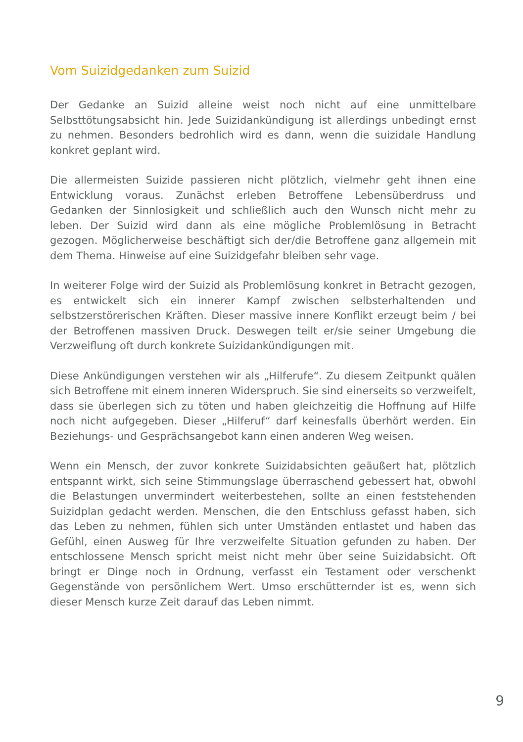Vom Suizidgedanken zum Suizid
Der Gedanke an Suizid alleine weist noch nicht auf eine unmittelbare Selbsttötungsabsicht hin. Jede Suizidankündigung ist allerdings unbedingt ernst zu nehmen. Besonders bedrohlich wird es dann, wenn die suizidale Handlung konkret geplant wird.
Die allermeisten Suizide passieren nicht plötzlich, vielmehr geht ihnen eine Entwicklung voraus. Zunächst erleben Betroffene Lebensüberdruss und Gedanken der Sinnlosigkeit und schließlich auch den Wunsch nicht mehr zu leben. Der Suizid wird dann als eine mögliche Problemlösung in Betracht gezogen. Möglicherweise beschäftigt sich der/die Betroffene ganz allgemein mit dem Thema. Hinweise auf eine Suizidgefahr bleiben sehr vage.
In weiterer Folge wird der Suizid als Problemlösung konkret in Betracht gezogen, es entwickelt sich ein innerer Kampf zwischen selbsterhaltenden und selbstzerstörerischen Kräften. Dieser massive innere Konflikt erzeugt beim / bei der Betroffenen massiven Druck. Deswegen teilt er/sie seiner Umgebung die Verzweiflung oft durch konkrete Suizidankündigungen mit.
Diese Ankündigungen verstehen wir als „Hilferufe“. Zu diesem Zeitpunkt quälen sich Betroffene mit einem inneren Widerspruch. Sie sind einerseits so verzweifelt, dass sie überlegen sich zu töten und haben gleichzeitig die Hoffnung auf Hilfe noch nicht aufgegeben. Dieser „Hilferuf“ darf keinesfalls überhört werden. Ein Beziehungs- und Gesprächsangebot kann einen anderen Weg weisen.
Wenn ein Mensch, der zuvor konkrete Suizidabsichten geäußert hat, plötzlich entspannt wirkt, sich seine Stimmungslage überraschend gebessert hat, obwohl die Belastungen unvermindert weiterbestehen, sollte an einen feststehenden Suizidplan gedacht werden. Menschen, die den Entschluss gefasst haben, sich das Leben zu nehmen, fühlen sich unter Umständen entlastet und haben das Gefühl, einen Ausweg für Ihre verzweifelte Situation gefunden zu haben. Der entschlossene Mensch spricht meist nicht mehr über seine Suizidabsicht. Oft bringt er Dinge noch in Ordnung, verfasst ein Testament oder verschenkt Gegenstände von persönlichem Wert. Umso erschütternder ist es, wenn sich dieser Mensch kurze Zeit darauf das Leben nimmt.
9